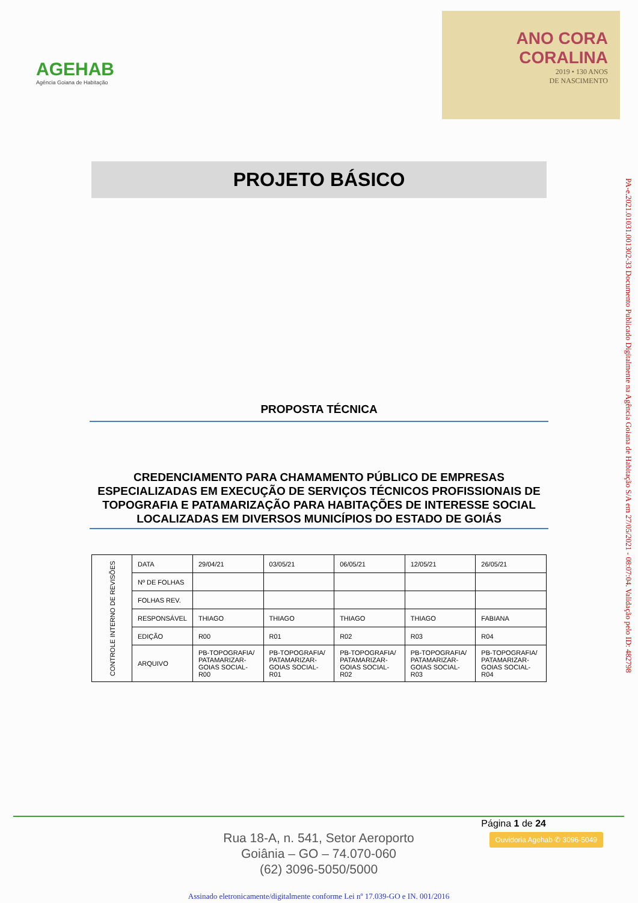AGEHAB
Agência Goiana de Habitação
ANO CORA
CORALINA
2019 • 130 ANOS
DE NASCIMENTO
PROJETO BÁSICO
PROPOSTA TÉCNICA
CREDENCIAMENTO PARA CHAMAMENTO PÚBLICO DE EMPRESAS ESPECIALIZADAS EM EXECUÇÃO DE SERVIÇOS TÉCNICOS PROFISSIONAIS DE TOPOGRAFIA E PATAMARIZAÇÃO PARA HABITAÇÕES DE INTERESSE SOCIAL LOCALIZADAS EM DIVERSOS MUNICÍPIOS DO ESTADO DE GOIÁS
| CONTROLE INTERNO DE REVISÕES | DATA | 29/04/21 | 03/05/21 | 06/05/21 | 12/05/21 | 26/05/21 |
| | Nº DE FOLHAS | | | | | |
| | FOLHAS REV. | | | | | |
| | RESPONSÁVEL | THIAGO | THIAGO | THIAGO | THIAGO | FABIANA |
| | EDIÇÃO | R00 | R01 | R02 | R03 | R04 |
| | ARQUIVO | PB-TOPOGRAFIA/ PATAMARIZAR-GOIAS SOCIAL-R00 | PB-TOPOGRAFIA/ PATAMARIZAR-GOIAS SOCIAL-R01 | PB-TOPOGRAFIA/ PATAMARIZAR-GOIAS SOCIAL-R02 | PB-TOPOGRAFIA/ PATAMARIZAR-GOIAS SOCIAL-R03 | PB-TOPOGRAFIA/ PATAMARIZAR-GOIAS SOCIAL-R04 |
PA-e.2021.01031.001302-33 Documento Publicado Digitalmente na Agência Goiana de Habitação S/A em 27/05/2021 - 08:07:04. Validação pelo ID: 482798
Página 1 de 24
Ouvidoria Agehab ✆ 3096-5049
Rua 18-A, n. 541, Setor Aeroporto
Goiânia – GO – 74.070-060
(62) 3096-5050/5000
Assinado eletronicamente/digitalmente conforme Lei nº 17.039-GO e IN. 001/2016